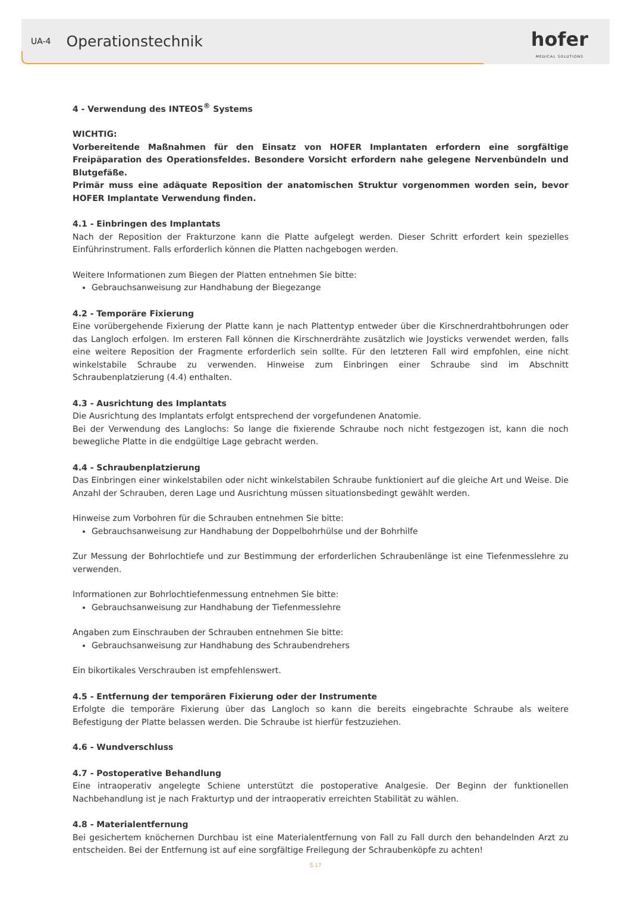UA-4 Operationstechnik
hofer
MEDICAL SOLUTIONS
4 - Verwendung des INTEOS<sup>®</sup> Systems
WICHTIG:
Vorbereitende Maßnahmen für den Einsatz von HOFER Implantaten erfordern eine sorgfältige Freipäparation des Operationsfeldes. Besondere Vorsicht erfordern nahe gelegene Nervenbündeln und Blutgefäße.
Primär muss eine adäquate Reposition der anatomischen Struktur vorgenommen worden sein, bevor HOFER Implantate Verwendung finden.
4.1 - Einbringen des Implantats
Nach der Reposition der Frakturzone kann die Platte aufgelegt werden. Dieser Schritt erfordert kein spezielles Einführinstrument. Falls erforderlich können die Platten nachgebogen werden.
Weitere Informationen zum Biegen der Platten entnehmen Sie bitte:
Gebrauchsanweisung zur Handhabung der Biegezange
4.2 - Temporäre Fixierung
Eine vorübergehende Fixierung der Platte kann je nach Plattentyp entweder über die Kirschnerdrahtbohrungen oder das Langloch erfolgen. Im ersteren Fall können die Kirschnerdrähte zusätzlich wie Joysticks verwendet werden, falls eine weitere Reposition der Fragmente erforderlich sein sollte. Für den letzteren Fall wird empfohlen, eine nicht winkelstabile Schraube zu verwenden. Hinweise zum Einbringen einer Schraube sind im Abschnitt Schraubenplatzierung (4.4) enthalten.
4.3 - Ausrichtung des Implantats
Die Ausrichtung des Implantats erfolgt entsprechend der vorgefundenen Anatomie.
Bei der Verwendung des Langlochs: So lange die fixierende Schraube noch nicht festgezogen ist, kann die noch bewegliche Platte in die endgültige Lage gebracht werden.
4.4 - Schraubenplatzierung
Das Einbringen einer winkelstabilen oder nicht winkelstabilen Schraube funktioniert auf die gleiche Art und Weise. Die Anzahl der Schrauben, deren Lage und Ausrichtung müssen situationsbedingt gewählt werden.
Hinweise zum Vorbohren für die Schrauben entnehmen Sie bitte:
Gebrauchsanweisung zur Handhabung der Doppelbohrhülse und der Bohrhilfe
Zur Messung der Bohrlochtiefe und zur Bestimmung der erforderlichen Schraubenlänge ist eine Tiefenmesslehre zu verwenden.
Informationen zur Bohrlochtiefenmessung entnehmen Sie bitte:
Gebrauchsanweisung zur Handhabung der Tiefenmesslehre
Angaben zum Einschrauben der Schrauben entnehmen Sie bitte:
Gebrauchsanweisung zur Handhabung des Schraubendrehers
Ein bikortikales Verschrauben ist empfehlenswert.
4.5 - Entfernung der temporären Fixierung oder der Instrumente
Erfolgte die temporäre Fixierung über das Langloch so kann die bereits eingebrachte Schraube als weitere Befestigung der Platte belassen werden. Die Schraube ist hierfür festzuziehen.
4.6 - Wundverschluss
4.7 - Postoperative Behandlung
Eine intraoperativ angelegte Schiene unterstützt die postoperative Analgesie. Der Beginn der funktionellen Nachbehandlung ist je nach Frakturtyp und der intraoperativ erreichten Stabilität zu wählen.
4.8 - Materialentfernung
Bei gesichertem knöchernen Durchbau ist eine Materialentfernung von Fall zu Fall durch den behandelnden Arzt zu entscheiden. Bei der Entfernung ist auf eine sorgfältige Freilegung der Schraubenköpfe zu achten!
S.17